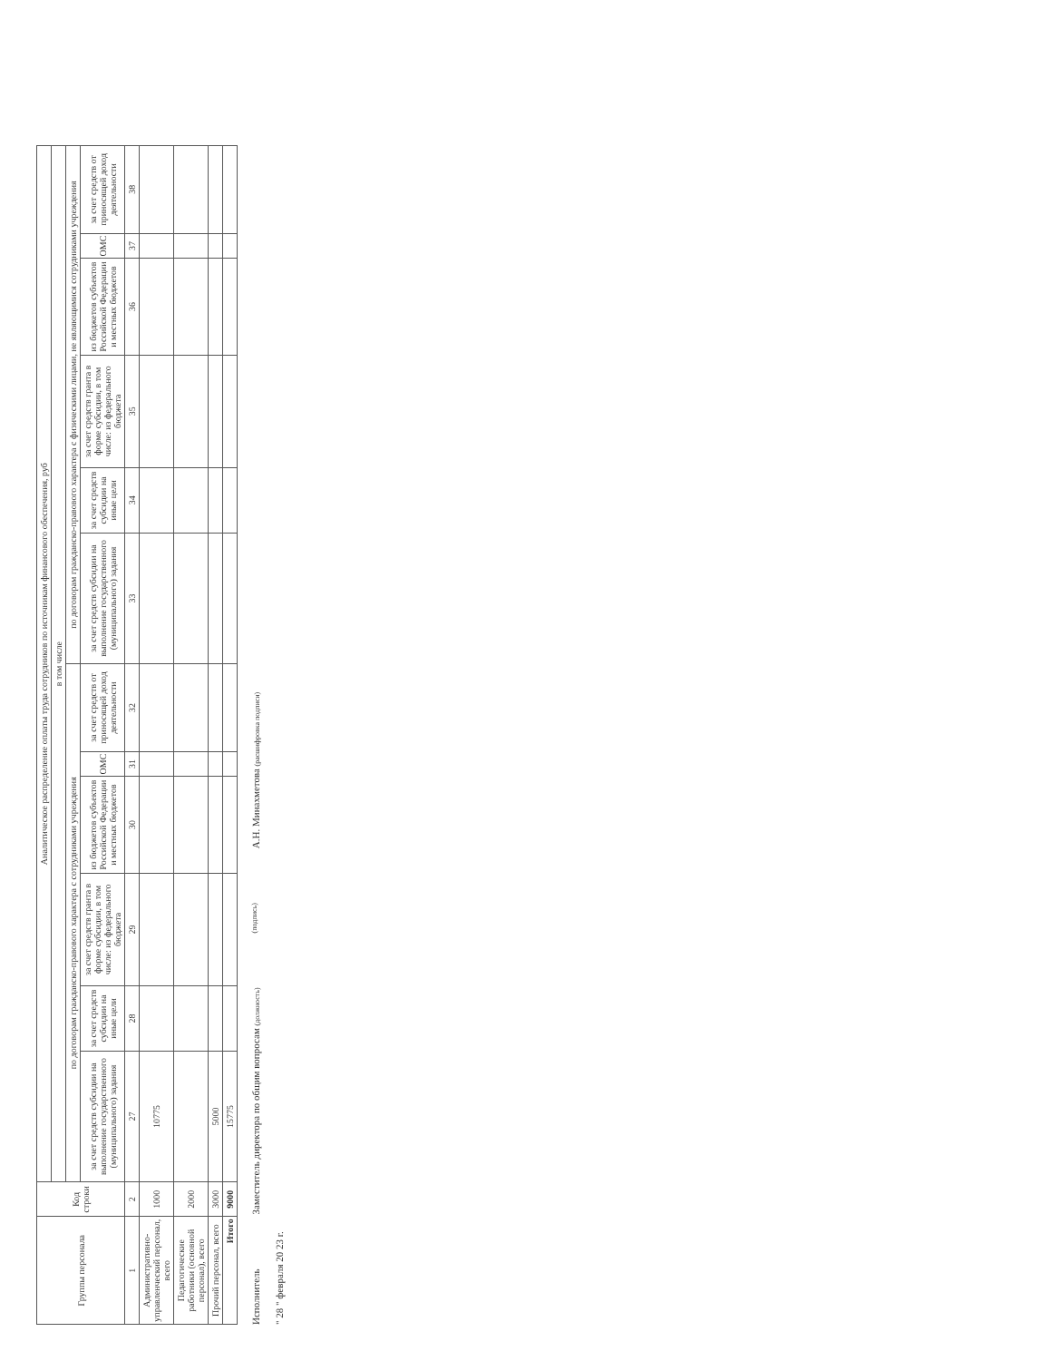| Группы персонала | Код строки | Аналитическое распределение оплаты труда сотрудников по источникам финансового обеспечения, руб | | | | | | | | | | | |
| --- | --- | --- | --- | --- | --- | --- | --- | --- | --- | --- | --- | --- | --- |
| | | в том числе | | | | | | | | | | | |
| | | по договорам гражданско-правового характера с сотрудниками учреждения | | | | | | по договорам гражданско-правового характера с физическими лицами, не являющимися сотрудниками учреждения | | | | | |
| | | за счет средств субсидии на выполнение государственного (муниципального) задания | за счет средств субсидии на иные цели | за счет средств гранта в форме субсидии, в том числе: из федерального бюджета | из бюджетов субъектов Российской Федерации и местных бюджетов | ОМС | за счет средств от приносящей доход деятельности | за счет средств субсидии на выполнение государственного (муниципального) задания | за счет средств субсидии на иные цели | за счет средств гранта в форме субсидии, в том числе: из федерального бюджета | из бюджетов субъектов Российской Федерации и местных бюджетов | ОМС | за счет средств от приносящей доход деятельности |
| 1 | 2 | 27 | 28 | 29 | 30 | 31 | 32 | 33 | 34 | 35 | 36 | 37 | 38 |
| Административно-управленческий персонал, всего | 1000 | 10775 | | | | | | | | | | | |
| Педагогические работники (основной персонал), всего | 2000 | | | | | | | | | | | | |
| Прочий персонал, всего | 3000 | 5000 | | | | | | | | | | | |
| Итого | 9000 | 15775 | | | | | | | | | | | |
Исполнитель Заместитель директора по общим вопросам (должность) (подпись) А.Н. Минахметова (расшифровка подписи)
" 28 " февраля 20 23 г.